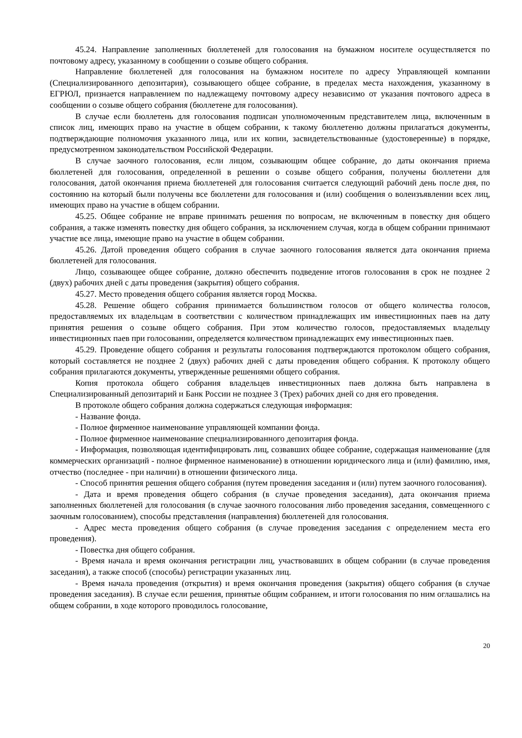45.24. Направление заполненных бюллетеней для голосования на бумажном носителе осуществляется по почтовому адресу, указанному в сообщении о созыве общего собрания.
Направление бюллетеней для голосования на бумажном носителе по адресу Управляющей компании (Специализированного депозитария), созывающего общее собрание, в пределах места нахождения, указанному в ЕГРЮЛ, признается направлением по надлежащему почтовому адресу независимо от указания почтового адреса в сообщении о созыве общего собрания (бюллетене для голосования).
В случае если бюллетень для голосования подписан уполномоченным представителем лица, включенным в список лиц, имеющих право на участие в общем собрании, к такому бюллетеню должны прилагаться документы, подтверждающие полномочия указанного лица, или их копии, засвидетельствованные (удостоверенные) в порядке, предусмотренном законодательством Российской Федерации.
В случае заочного голосования, если лицом, созывающим общее собрание, до даты окончания приема бюллетеней для голосования, определенной в решении о созыве общего собрания, получены бюллетени для голосования, датой окончания приема бюллетеней для голосования считается следующий рабочий день после дня, по состоянию на который были получены все бюллетени для голосования и (или) сообщения о волеизъявлении всех лиц, имеющих право на участие в общем собрании.
45.25. Общее собрание не вправе принимать решения по вопросам, не включенным в повестку дня общего собрания, а также изменять повестку дня общего собрания, за исключением случая, когда в общем собрании принимают участие все лица, имеющие право на участие в общем собрании.
45.26. Датой проведения общего собрания в случае заочного голосования является дата окончания приема бюллетеней для голосования.
Лицо, созывающее общее собрание, должно обеспечить подведение итогов голосования в срок не позднее 2 (двух) рабочих дней с даты проведения (закрытия) общего собрания.
45.27. Место проведения общего собрания является город Москва.
45.28. Решение общего собрания принимается большинством голосов от общего количества голосов, предоставляемых их владельцам в соответствии с количеством принадлежащих им инвестиционных паев на дату принятия решения о созыве общего собрания. При этом количество голосов, предоставляемых владельцу инвестиционных паев при голосовании, определяется количеством принадлежащих ему инвестиционных паев.
45.29. Проведение общего собрания и результаты голосования подтверждаются протоколом общего собрания, который составляется не позднее 2 (двух) рабочих дней с даты проведения общего собрания. К протоколу общего собрания прилагаются документы, утвержденные решениями общего собрания.
Копия протокола общего собрания владельцев инвестиционных паев должна быть направлена в Специализированный депозитарий и Банк России не позднее 3 (Трех) рабочих дней со дня его проведения.
В протоколе общего собрания должна содержаться следующая информация:
- Название фонда.
- Полное фирменное наименование управляющей компании фонда.
- Полное фирменное наименование специализированного депозитария фонда.
- Информация, позволяющая идентифицировать лиц, созвавших общее собрание, содержащая наименование (для коммерческих организаций - полное фирменное наименование) в отношении юридического лица и (или) фамилию, имя, отчество (последнее - при наличии) в отношении физического лица.
- Способ принятия решения общего собрания (путем проведения заседания и (или) путем заочного голосования).
- Дата и время проведения общего собрания (в случае проведения заседания), дата окончания приема заполненных бюллетеней для голосования (в случае заочного голосования либо проведения заседания, совмещенного с заочным голосованием), способы представления (направления) бюллетеней для голосования.
- Адрес места проведения общего собрания (в случае проведения заседания с определением места его проведения).
- Повестка дня общего собрания.
- Время начала и время окончания регистрации лиц, участвовавших в общем собрании (в случае проведения заседания), а также способ (способы) регистрации указанных лиц.
- Время начала проведения (открытия) и время окончания проведения (закрытия) общего собрания (в случае проведения заседания). В случае если решения, принятые общим собранием, и итоги голосования по ним оглашались на общем собрании, в ходе которого проводилось голосование,
20